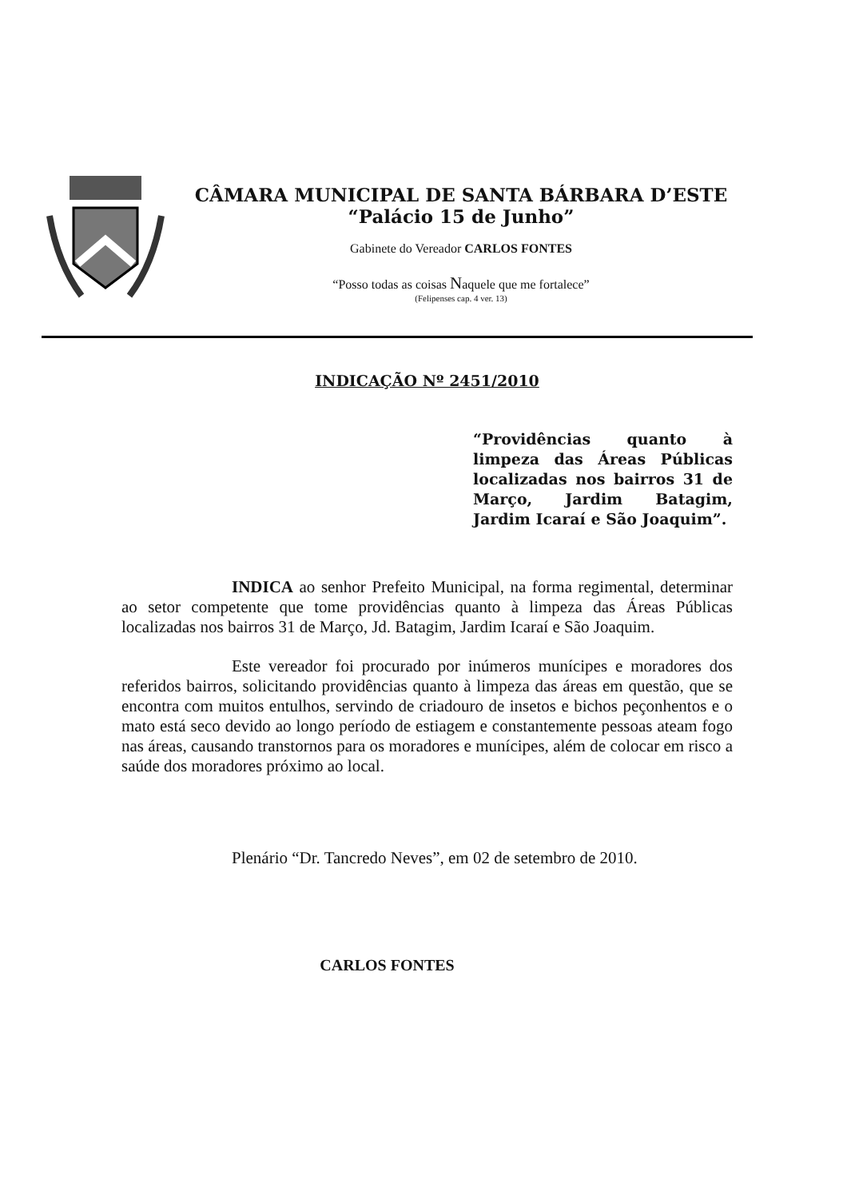CÂMARA MUNICIPAL DE SANTA BÁRBARA D’ESTE
“Palácio 15 de Junho”
Gabinete do Vereador CARLOS FONTES
“Posso todas as coisas Naquele que me fortalece”
(Felipenses cap. 4 ver. 13)
INDICAÇÃO Nº 2451/2010
“Providências quanto à limpeza das Áreas Públicas localizadas nos bairros 31 de Março, Jardim Batagim, Jardim Icaraí e São Joaquim”.
INDICA ao senhor Prefeito Municipal, na forma regimental, determinar ao setor competente que tome providências quanto à limpeza das Áreas Públicas localizadas nos bairros 31 de Março, Jd. Batagim, Jardim Icaraí e São Joaquim.
Este vereador foi procurado por inúmeros munícipes e moradores dos referidos bairros, solicitando providências quanto à limpeza das áreas em questão, que se encontra com muitos entulhos, servindo de criadouro de insetos e bichos peçonhentos e o mato está seco devido ao longo período de estiagem e constantemente pessoas ateam fogo nas áreas, causando transtornos para os moradores e munícipes, além de colocar em risco a saúde dos moradores próximo ao local.
Plenário “Dr. Tancredo Neves”, em 02 de setembro de 2010.
CARLOS FONTES